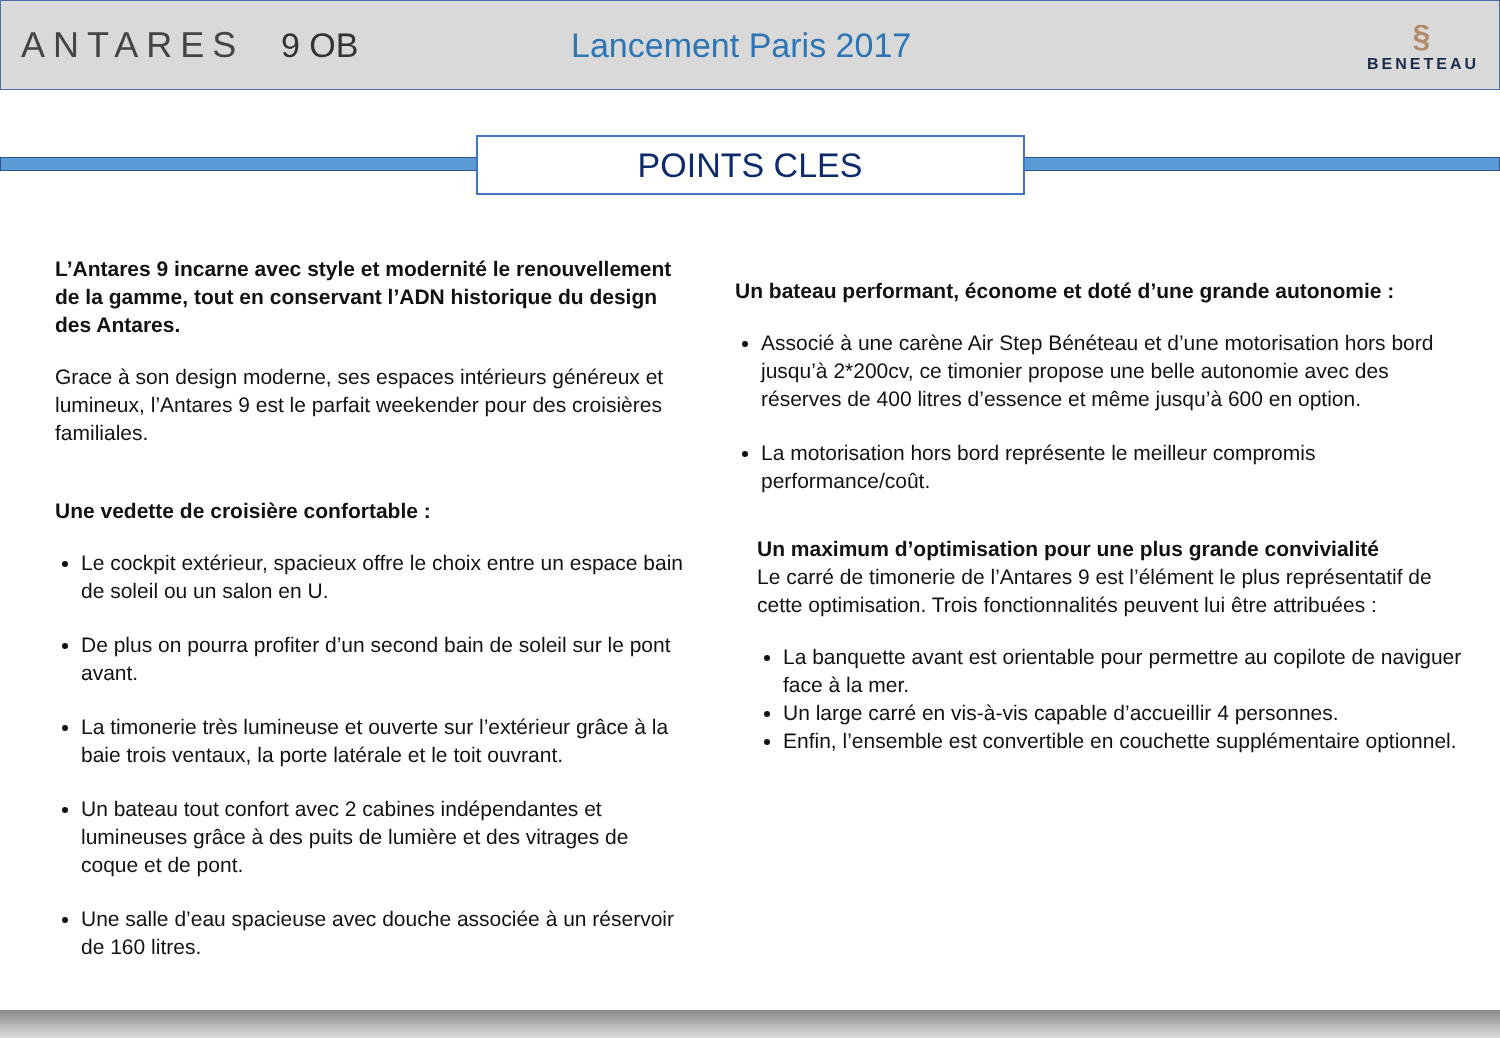ANTARES 9 OB Lancement Paris 2017 §
BENETEAU
POINTS CLES
L’Antares 9 incarne avec style et modernité le renouvellement de la gamme, tout en conservant l’ADN historique du design des Antares.
Grace à son design moderne, ses espaces intérieurs généreux et lumineux, l’Antares 9 est le parfait weekender pour des croisières familiales.
Une vedette de croisière confortable :
Le cockpit extérieur, spacieux offre le choix entre un espace bain de soleil ou un salon en U.
De plus on pourra profiter d’un second bain de soleil sur le pont avant.
La timonerie très lumineuse et ouverte sur l’extérieur grâce à la baie trois ventaux, la porte latérale et le toit ouvrant.
Un bateau tout confort avec 2 cabines indépendantes et lumineuses grâce à des puits de lumière et des vitrages de coque et de pont.
Une salle d’eau spacieuse avec douche associée à un réservoir de 160 litres.
Un bateau performant, économe et doté d’une grande autonomie :
Associé à une carène Air Step Bénéteau et d’une motorisation hors bord jusqu’à 2*200cv, ce timonier propose une belle autonomie avec des réserves de 400 litres d’essence et même jusqu’à 600 en option.
La motorisation hors bord représente le meilleur compromis performance/coût.
Un maximum d’optimisation pour une plus grande convivialité
Le carré de timonerie de l’Antares 9 est l’élément le plus représentatif de cette optimisation. Trois fonctionnalités peuvent lui être attribuées :
La banquette avant est orientable pour permettre au copilote de naviguer face à la mer.
Un large carré en vis-à-vis capable d’accueillir 4 personnes.
Enfin, l’ensemble est convertible en couchette supplémentaire optionnel.